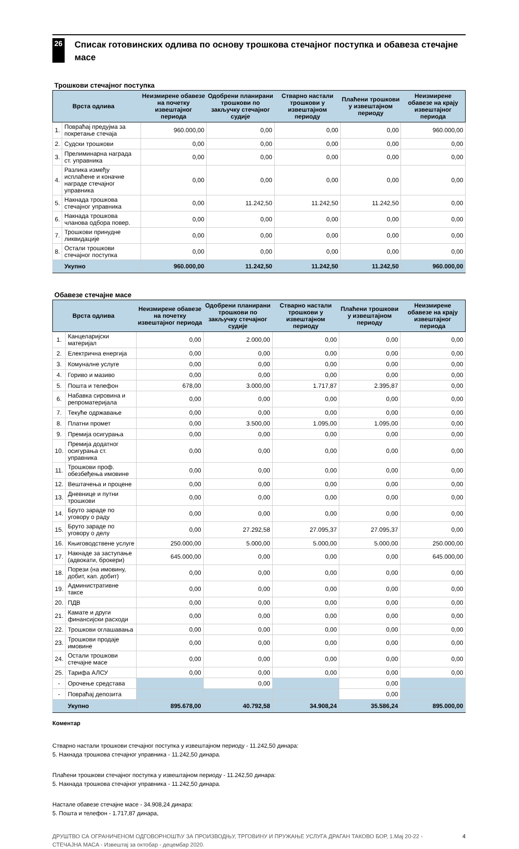26
Списак готовинских одлива по основу трошкова стечајног поступка и обавеза стечајне масе
Трошкови стечајног поступка
| Врста одлива | | Неизмирене обавезе на почетку извештајног периода | Одобрени планирани трошкови по закључку стечајног судије | Стварно настали трошкови у извештајном периоду | Плаћени трошкови у извештајном периоду | Неизмирене обавезе на крају извештајног периода |
| --- | --- | --- | --- | --- | --- | --- |
| 1. | Повраћај предујма за покретање стечаја | 960.000,00 | 0,00 | 0,00 | 0,00 | 960.000,00 |
| 2. | Судски трошкови | 0,00 | 0,00 | 0,00 | 0,00 | 0,00 |
| 3. | Прелиминарна награда ст. управника | 0,00 | 0,00 | 0,00 | 0,00 | 0,00 |
| 4. | Разлика између исплаћене и коначне награде стечајног управника | 0,00 | 0,00 | 0,00 | 0,00 | 0,00 |
| 5. | Накнада трошкова стечајног управника | 0,00 | 11.242,50 | 11.242,50 | 11.242,50 | 0,00 |
| 6. | Накнада трошкова чланова одбора повер. | 0,00 | 0,00 | 0,00 | 0,00 | 0,00 |
| 7. | Трошкови принудне ликвидације | 0,00 | 0,00 | 0,00 | 0,00 | 0,00 |
| 8. | Остали трошкови стечајног поступка | 0,00 | 0,00 | 0,00 | 0,00 | 0,00 |
| | Укупно | 960.000,00 | 11.242,50 | 11.242,50 | 11.242,50 | 960.000,00 |
Обавезе стечајне масе
| Врста одлива | | Неизмирене обавезе на почетку извештајног периода | Одобрени планирани трошкови по закључку стечајног судије | Стварно настали трошкови у извештајном периоду | Плаћени трошкови у извештајном периоду | Неизмирене обавезе на крају извештајног периода |
| --- | --- | --- | --- | --- | --- | --- |
| 1. | Канцеларијски материјал | 0,00 | 2.000,00 | 0,00 | 0,00 | 0,00 |
| 2. | Електрична енергија | 0,00 | 0,00 | 0,00 | 0,00 | 0,00 |
| 3. | Комуналне услуге | 0,00 | 0,00 | 0,00 | 0,00 | 0,00 |
| 4. | Гориво и мазиво | 0,00 | 0,00 | 0,00 | 0,00 | 0,00 |
| 5. | Пошта и телефон | 678,00 | 3.000,00 | 1.717,87 | 2.395,87 | 0,00 |
| 6. | Набавка сировина и репроматеријала | 0,00 | 0,00 | 0,00 | 0,00 | 0,00 |
| 7. | Текуће одржавање | 0,00 | 0,00 | 0,00 | 0,00 | 0,00 |
| 8. | Платни промет | 0,00 | 3.500,00 | 1.095,00 | 1.095,00 | 0,00 |
| 9. | Премија осигурања | 0,00 | 0,00 | 0,00 | 0,00 | 0,00 |
| 10. | Премија додатног осигурања ст. управника | 0,00 | 0,00 | 0,00 | 0,00 | 0,00 |
| 11. | Трошкови проф. обезбеђења имовине | 0,00 | 0,00 | 0,00 | 0,00 | 0,00 |
| 12. | Вештачења и процене | 0,00 | 0,00 | 0,00 | 0,00 | 0,00 |
| 13. | Дневнице и путни трошкови | 0,00 | 0,00 | 0,00 | 0,00 | 0,00 |
| 14. | Бруто зараде по уговору о раду | 0,00 | 0,00 | 0,00 | 0,00 | 0,00 |
| 15. | Бруто зараде по уговору о делу | 0,00 | 27.292,58 | 27.095,37 | 27.095,37 | 0,00 |
| 16. | Књиговодствене услуге | 250.000,00 | 5.000,00 | 5.000,00 | 5.000,00 | 250.000,00 |
| 17. | Накнаде за заступање (адвокати, брокери) | 645.000,00 | 0,00 | 0,00 | 0,00 | 645.000,00 |
| 18. | Порези (на имовину, добит, кап. добит) | 0,00 | 0,00 | 0,00 | 0,00 | 0,00 |
| 19. | Административне таксе | 0,00 | 0,00 | 0,00 | 0,00 | 0,00 |
| 20. | ПДВ | 0,00 | 0,00 | 0,00 | 0,00 | 0,00 |
| 21. | Камате и други финансијски расходи | 0,00 | 0,00 | 0,00 | 0,00 | 0,00 |
| 22. | Трошкови оглашавања | 0,00 | 0,00 | 0,00 | 0,00 | 0,00 |
| 23. | Трошкови продаје имовине | 0,00 | 0,00 | 0,00 | 0,00 | 0,00 |
| 24. | Остали трошкови стечајне масе | 0,00 | 0,00 | 0,00 | 0,00 | 0,00 |
| 25. | Тарифа АЛСУ | 0,00 | 0,00 | 0,00 | 0,00 | 0,00 |
| - | Орочење средстава | | 0,00 | | 0,00 | |
| - | Повраћај депозита | | | | 0,00 | |
| | Укупно | 895.678,00 | 40.792,58 | 34.908,24 | 35.586,24 | 895.000,00 |
Коментар
Стварно настали трошкови стечајног поступка у извештајном периоду - 11.242,50 динара:
5. Накнада трошкова стечајног управника - 11.242,50 динара.
Плаћени трошкови стечајног поступка у извештајном периоду - 11.242,50 динара:
5. Накнада трошкова стечајног управника - 11.242,50 динара.
Настале обавезе стечајне масе - 34.908,24 динара:
5. Пошта и телефон - 1.717,87 динара,
ДРУШТВО СА ОГРАНИЧЕНОМ ОДГОВОРНОШЋУ ЗА ПРОИЗВОДЊУ, ТРГОВИНУ И ПРУЖАЊЕ УСЛУГА ДРАГАН ТАКОВО БОР, 1.Мај 20-22 - СТЕЧАЈНА МАСА - Извештај за октобар - децембар 2020.
4